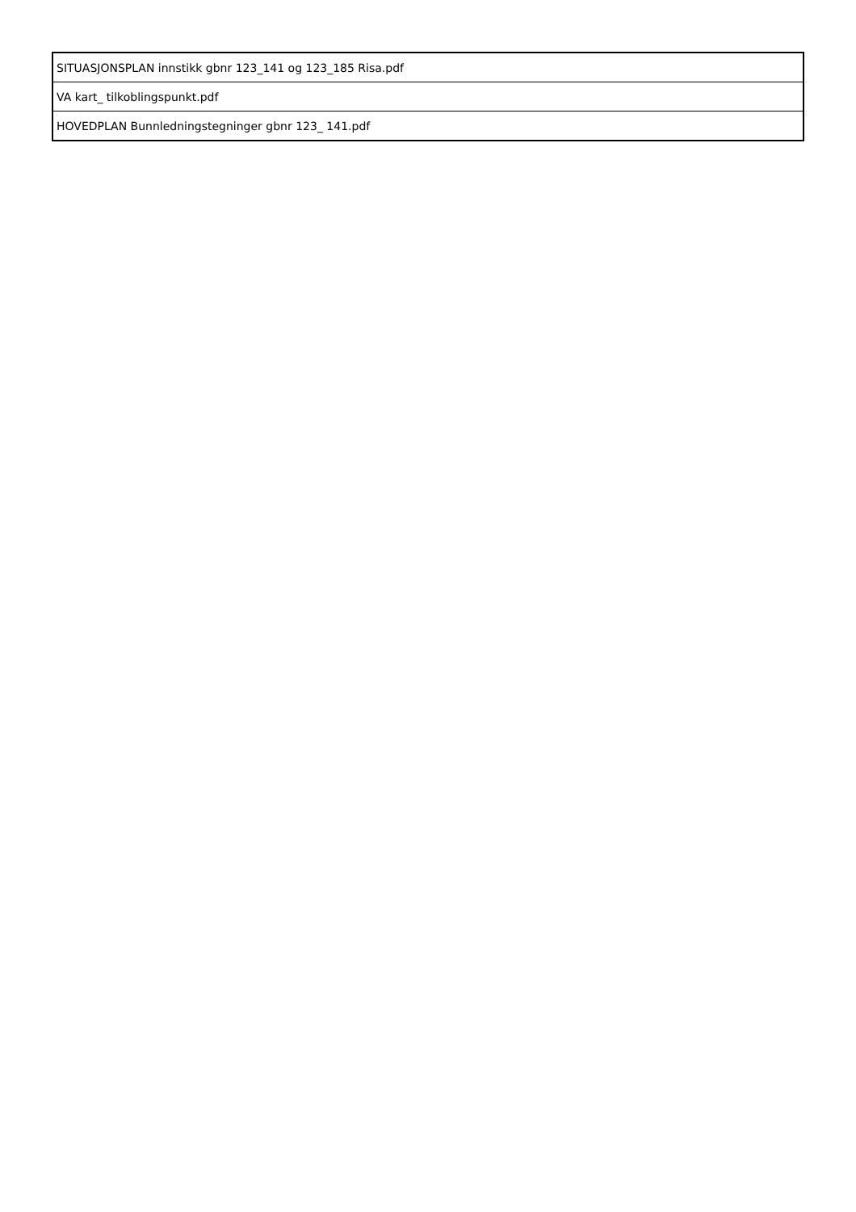| SITUASJONSPLAN innstikk gbnr 123_141 og 123_185 Risa.pdf |
| VA kart_ tilkoblingspunkt.pdf |
| HOVEDPLAN Bunnledningstegninger gbnr 123_ 141.pdf |